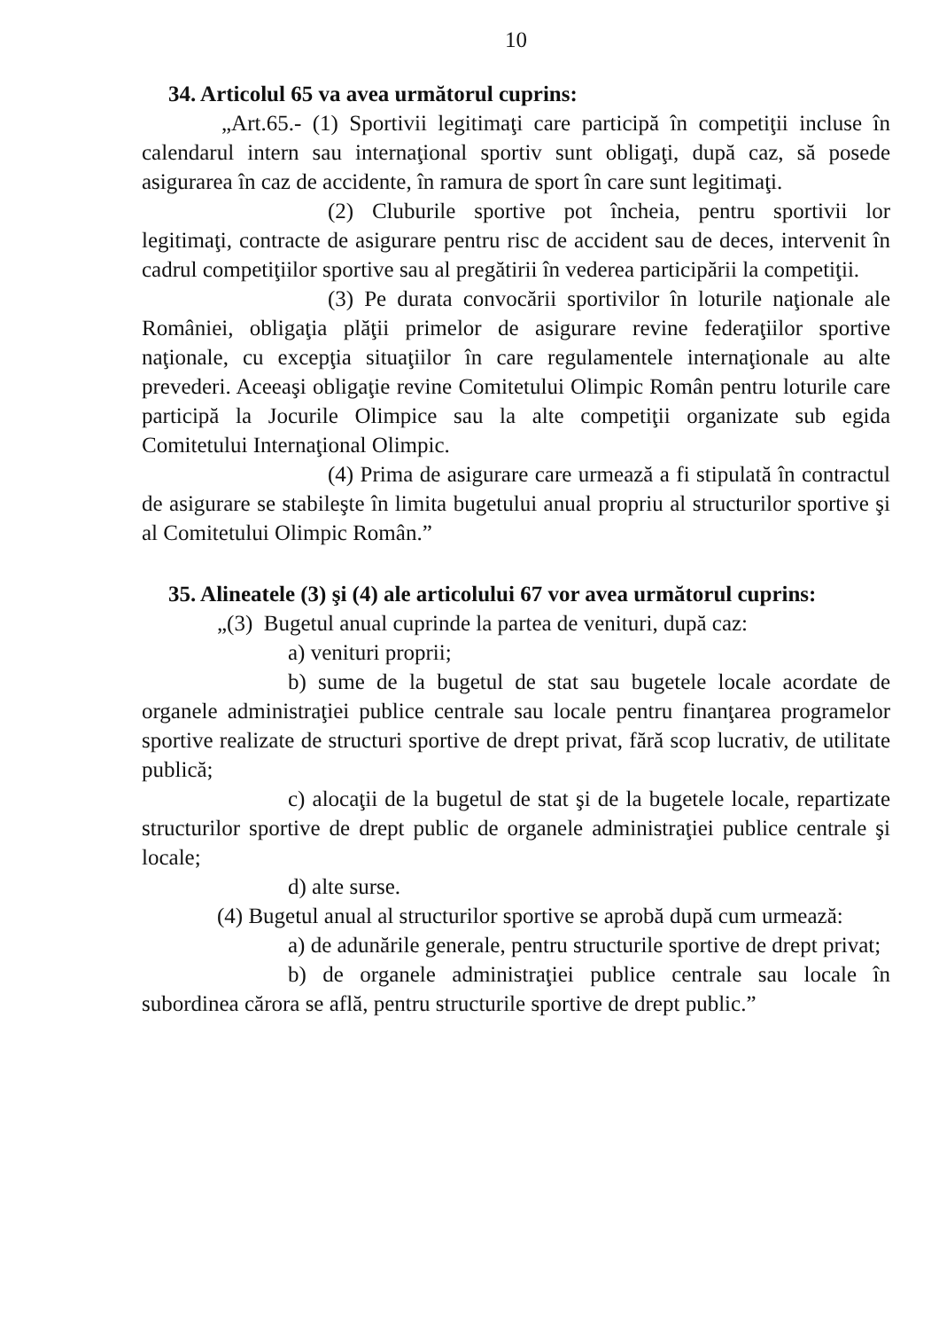10
34. Articolul 65 va avea următorul cuprins:
„Art.65.- (1) Sportivii legitimaţi care participă în competiţii incluse în calendarul intern sau internaţional sportiv sunt obligaţi, după caz, să posede asigurarea în caz de accidente, în ramura de sport în care sunt legitimaţi.
(2) Cluburile sportive pot încheia, pentru sportivii lor legitimaţi, contracte de asigurare pentru risc de accident sau de deces, intervenit în cadrul competiţiilor sportive sau al pregătirii în vederea participării la competiţii.
(3) Pe durata convocării sportivilor în loturile naţionale ale României, obligaţia plăţii primelor de asigurare revine federaţiilor sportive naţionale, cu excepţia situaţiilor în care regulamentele internaţionale au alte prevederi. Aceeaşi obligaţie revine Comitetului Olimpic Român pentru loturile care participă la Jocurile Olimpice sau la alte competiţii organizate sub egida Comitetului Internaţional Olimpic.
(4) Prima de asigurare care urmează a fi stipulată în contractul de asigurare se stabileşte în limita bugetului anual propriu al structurilor sportive şi al Comitetului Olimpic Român.”
35. Alineatele (3) şi (4) ale articolului 67 vor avea următorul cuprins:
„(3) Bugetul anual cuprinde la partea de venituri, după caz:
a) venituri proprii;
b) sume de la bugetul de stat sau bugetele locale acordate de organele administraţiei publice centrale sau locale pentru finanţarea programelor sportive realizate de structuri sportive de drept privat, fără scop lucrativ, de utilitate publică;
c) alocaţii de la bugetul de stat şi de la bugetele locale, repartizate structurilor sportive de drept public de organele administraţiei publice centrale şi locale;
d) alte surse.
(4) Bugetul anual al structurilor sportive se aprobă după cum urmează:
a) de adunările generale, pentru structurile sportive de drept privat;
b) de organele administraţiei publice centrale sau locale în subordinea cărora se află, pentru structurile sportive de drept public.”